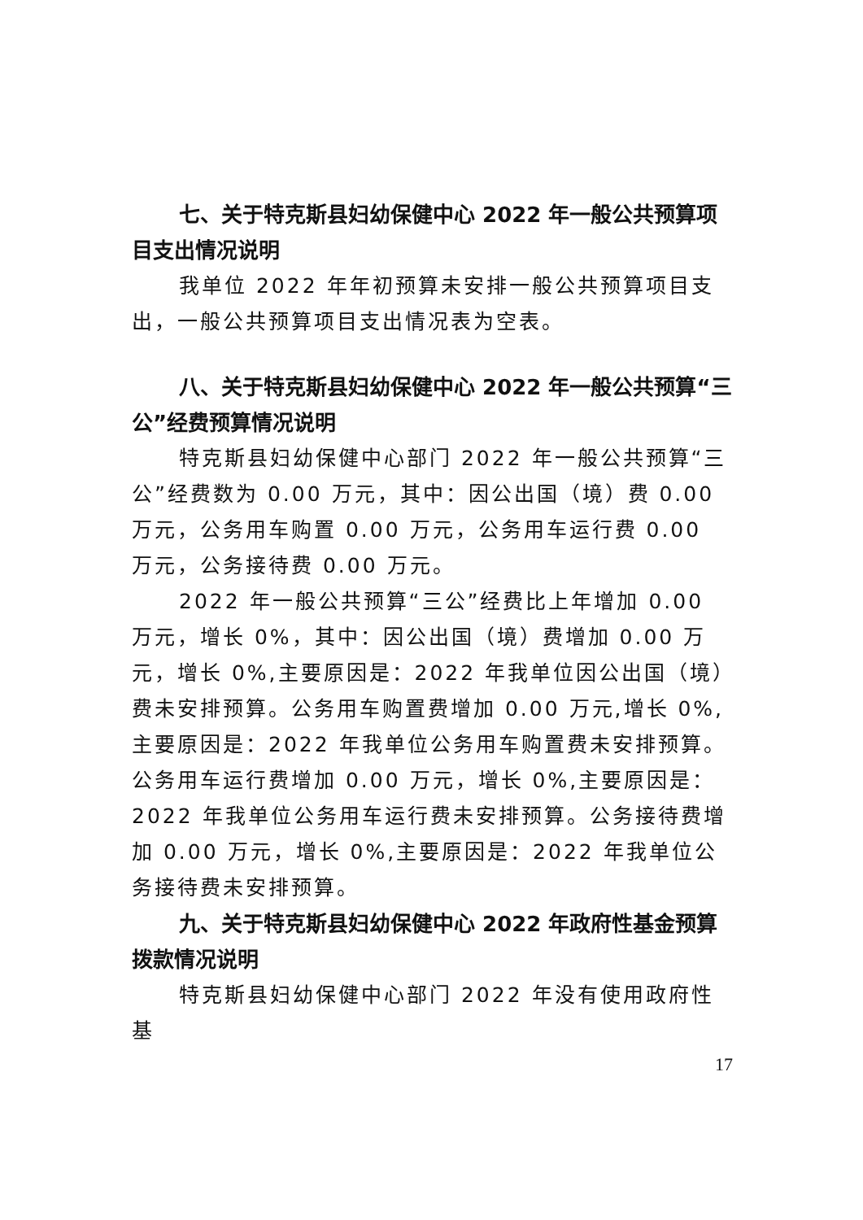七、关于特克斯县妇幼保健中心 2022 年一般公共预算项目支出情况说明
我单位 2022 年年初预算未安排一般公共预算项目支出，一般公共预算项目支出情况表为空表。
八、关于特克斯县妇幼保健中心 2022 年一般公共预算“三公”经费预算情况说明
特克斯县妇幼保健中心部门 2022 年一般公共预算“三公”经费数为 0.00 万元，其中：因公出国（境）费 0.00 万元，公务用车购置 0.00 万元，公务用车运行费 0.00 万元，公务接待费 0.00 万元。
2022 年一般公共预算“三公”经费比上年增加 0.00 万元，增长 0%，其中：因公出国（境）费增加 0.00 万元，增长 0%,主要原因是：2022 年我单位因公出国（境）费未安排预算。公务用车购置费增加 0.00 万元,增长 0%,主要原因是：2022 年我单位公务用车购置费未安排预算。公务用车运行费增加 0.00 万元，增长 0%,主要原因是：2022 年我单位公务用车运行费未安排预算。公务接待费增加 0.00 万元，增长 0%,主要原因是：2022 年我单位公务接待费未安排预算。
九、关于特克斯县妇幼保健中心 2022 年政府性基金预算拨款情况说明
特克斯县妇幼保健中心部门 2022 年没有使用政府性基
17